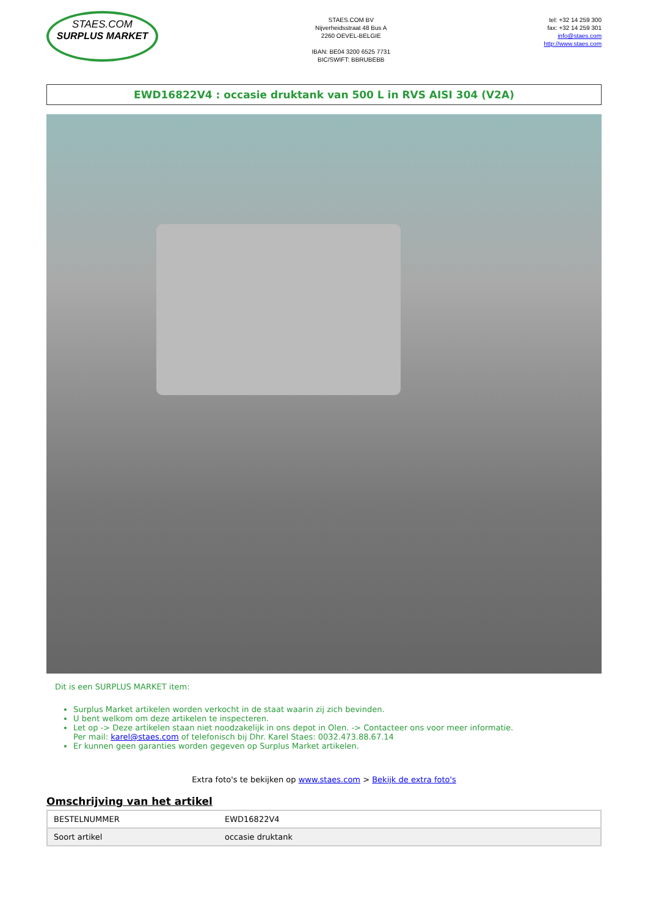STAES.COM
SURPLUS MARKET
STAES.COM BV
Nijverheidsstraat 48 Bus A
2260 OEVEL-BELGIE
IBAN: BE04 3200 6525 7731
BIC/SWIFT: BBRUBEBB
tel: +32 14 259 300
fax: +32 14 259 301
info@staes.com
http://www.staes.com
EWD16822V4 : occasie druktank van 500 L in RVS AISI 304 (V2A)
Dit is een SURPLUS MARKET item:
Surplus Market artikelen worden verkocht in de staat waarin zij zich bevinden.
U bent welkom om deze artikelen te inspecteren.
Let op -> Deze artikelen staan niet noodzakelijk in ons depot in Olen. -> Contacteer ons voor meer informatie.
Per mail: karel@staes.com of telefonisch bij Dhr. Karel Staes: 0032.473.88.67.14
Er kunnen geen garanties worden gegeven op Surplus Market artikelen.
Extra foto's te bekijken op www.staes.com > Bekijk de extra foto's
Omschrijving van het artikel
| BESTELNUMMER | EWD16822V4 |
| Soort artikel | occasie druktank |